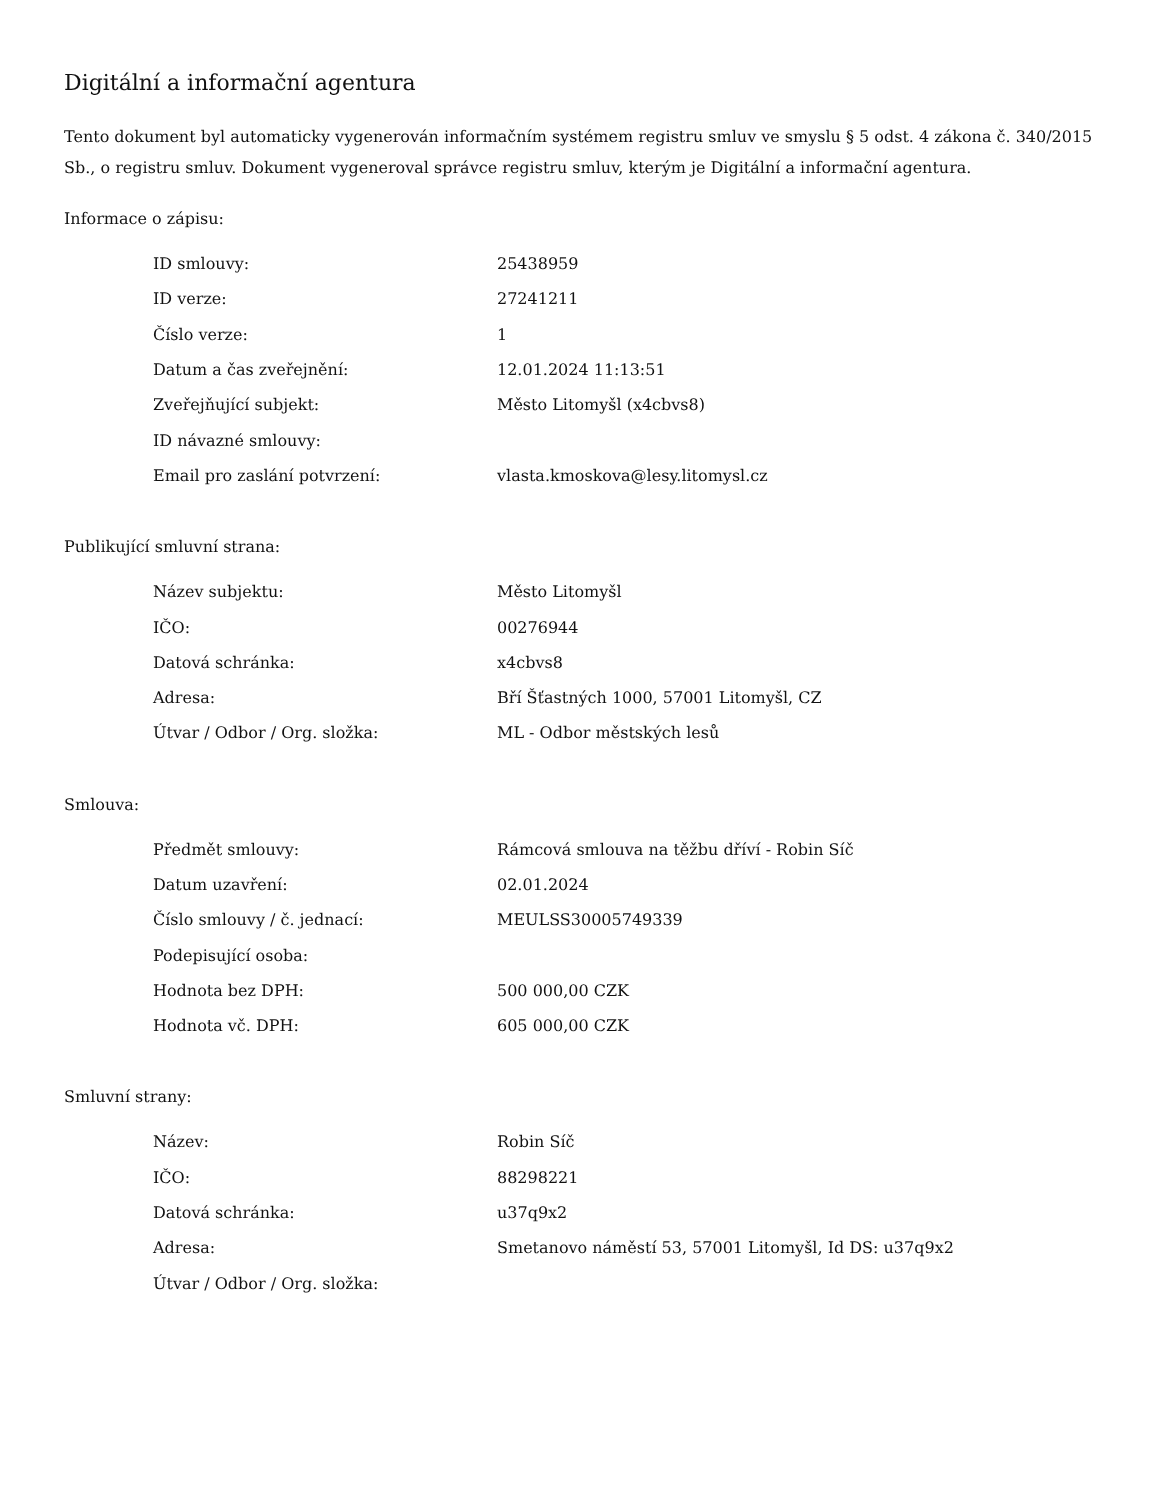Digitální a informační agentura
Tento dokument byl automaticky vygenerován informačním systémem registru smluv ve smyslu § 5 odst. 4 zákona č. 340/2015 Sb., o registru smluv. Dokument vygeneroval správce registru smluv, kterým je Digitální a informační agentura.
Informace o zápisu:
| ID smlouvy: | 25438959 |
| ID verze: | 27241211 |
| Číslo verze: | 1 |
| Datum a čas zveřejnění: | 12.01.2024 11:13:51 |
| Zveřejňující subjekt: | Město Litomyšl (x4cbvs8) |
| ID návazné smlouvy: | |
| Email pro zaslání potvrzení: | vlasta.kmoskova@lesy.litomysl.cz |
Publikující smluvní strana:
| Název subjektu: | Město Litomyšl |
| IČO: | 00276944 |
| Datová schránka: | x4cbvs8 |
| Adresa: | Bří Šťastných 1000, 57001 Litomyšl, CZ |
| Útvar / Odbor / Org. složka: | ML - Odbor městských lesů |
Smlouva:
| Předmět smlouvy: | Rámcová smlouva na těžbu dříví - Robin Síč |
| Datum uzavření: | 02.01.2024 |
| Číslo smlouvy / č. jednací: | MEULSS30005749339 |
| Podepisující osoba: | |
| Hodnota bez DPH: | 500 000,00 CZK |
| Hodnota vč. DPH: | 605 000,00 CZK |
Smluvní strany:
| Název: | Robin Síč |
| IČO: | 88298221 |
| Datová schránka: | u37q9x2 |
| Adresa: | Smetanovo náměstí 53, 57001 Litomyšl, Id DS: u37q9x2 |
| Útvar / Odbor / Org. složka: | |